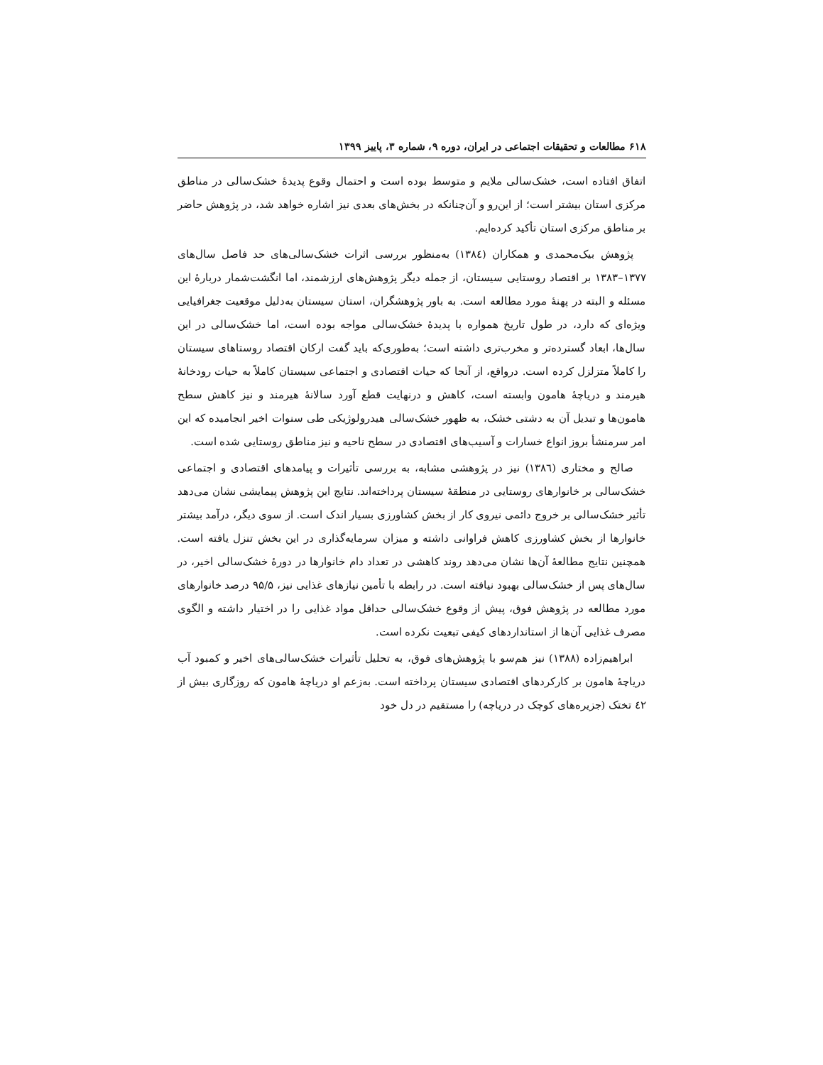۶۱۸ مطالعات و تحقیقات اجتماعی در ایران، دوره ۹، شماره ۳، پاییز ۱۳۹۹
اتفاق افتاده است، خشک‌سالی ملایم و متوسط بوده است و احتمال وقوع پدیدهٔ خشک‌سالی در مناطق مرکزی استان بیشتر است؛ از این‌رو و آن‌چنانکه در بخش‌های بعدی نیز اشاره خواهد شد، در پژوهش حاضر بر مناطق مرکزی استان تأکید کرده‌ایم.
پژوهش بیک‌محمدی و همکاران (۱۳۸٤) به‌منظور بررسی اثرات خشک‌سالی‌های حد فاصل سال‌های ۱۳۷۷–۱۳۸۳ بر اقتصاد روستایی سیستان، از جمله دیگر پژوهش‌های ارزشمند، اما انگشت‌شمار دربارهٔ این مسئله و البته در پهنهٔ مورد مطالعه است. به باور پژوهشگران، استان سیستان به‌دلیل موقعیت جغرافیایی ویژه‌ای که دارد، در طول تاریخ همواره با پدیدهٔ خشک‌سالی مواجه بوده است، اما خشک‌سالی در این سال‌ها، ابعاد گسترده‌تر و مخرب‌تری داشته است؛ به‌طوری‌که باید گفت ارکان اقتصاد روستاهای سیستان را کاملاً متزلزل کرده است. درواقع، از آنجا که حیات اقتصادی و اجتماعی سیستان کاملاً به حیات رودخانهٔ هیرمند و دریاچهٔ هامون وابسته است، کاهش و درنهایت قطع آورد سالانهٔ هیرمند و نیز کاهش سطح هامون‌ها و تبدیل آن به دشتی خشک، به ظهور خشک‌سالی هیدرولوژیکی طی سنوات اخیر انجامیده که این امر سرمنشأ بروز انواع خسارات و آسیب‌های اقتصادی در سطح ناحیه و نیز مناطق روستایی شده است.
صالح و مختاری (۱۳۸٦) نیز در پژوهشی مشابه، به بررسی تأثیرات و پیامدهای اقتصادی و اجتماعی خشک‌سالی بر خانوارهای روستایی در منطقهٔ سیستان پرداخته‌اند. نتایج این پژوهش پیمایشی نشان می‌دهد تأثیر خشک‌سالی بر خروج دائمی نیروی کار از بخش کشاورزی بسیار اندک است. از سوی دیگر، درآمد بیشتر خانوارها از بخش کشاورزی کاهش فراوانی داشته و میزان سرمایه‌گذاری در این بخش تنزل یافته است. همچنین نتایج مطالعهٔ آن‌ها نشان می‌دهد روند کاهشی در تعداد دام خانوارها در دورهٔ خشک‌سالی اخیر، در سال‌های پس از خشک‌سالی بهبود نیافته است. در رابطه با تأمین نیازهای غذایی نیز، ۹۵/۵ درصد خانوارهای مورد مطالعه در پژوهش فوق، پیش از وقوع خشک‌سالی حداقل مواد غذایی را در اختیار داشته و الگوی مصرف غذایی آن‌ها از استانداردهای کیفی تبعیت نکرده است.
ابراهیم‌زاده (۱۳۸۸) نیز هم‌سو با پژوهش‌های فوق، به تحلیل تأثیرات خشک‌سالی‌های اخیر و کمبود آب دریاچهٔ هامون بر کارکردهای اقتصادی سیستان پرداخته است. به‌زعم او دریاچهٔ هامون که روزگاری بیش از ٤۲ تختک (جزیره‌های کوچک در دریاچه) را مستقیم در دل خود